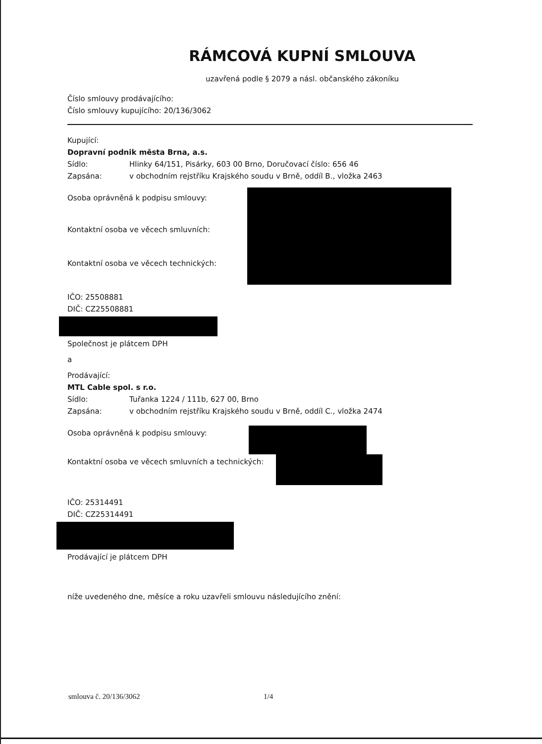RÁMCOVÁ KUPNÍ SMLOUVA
uzavřená podle § 2079 a násl. občanského zákoníku
Číslo smlouvy prodávajícího:
Číslo smlouvy kupujícího: 20/136/3062
Kupující:
Dopravní podnik města Brna, a.s.
Sídlo: Hlinky 64/151, Pisárky, 603 00 Brno, Doručovací číslo: 656 46
Zapsána: v obchodním rejstříku Krajského soudu v Brně, oddíl B., vložka 2463
Osoba oprávněná k podpisu smlouvy:
Kontaktní osoba ve věcech smluvních:
Kontaktní osoba ve věcech technických:
IČO: 25508881
DIČ: CZ25508881
Společnost je plátcem DPH
a
Prodávající:
MTL Cable spol. s r.o.
Sídlo: Tuřanka 1224 / 111b, 627 00, Brno
Zapsána: v obchodním rejstříku Krajského soudu v Brně, oddíl C., vložka 2474
Osoba oprávněná k podpisu smlouvy:
Kontaktní osoba ve věcech smluvních a technických:
IČO: 25314491
DIČ: CZ25314491
Prodávající je plátcem DPH
níže uvedeného dne, měsíce a roku uzavřeli smlouvu následujícího znění:
smlouva č. 20/136/3062 1/4